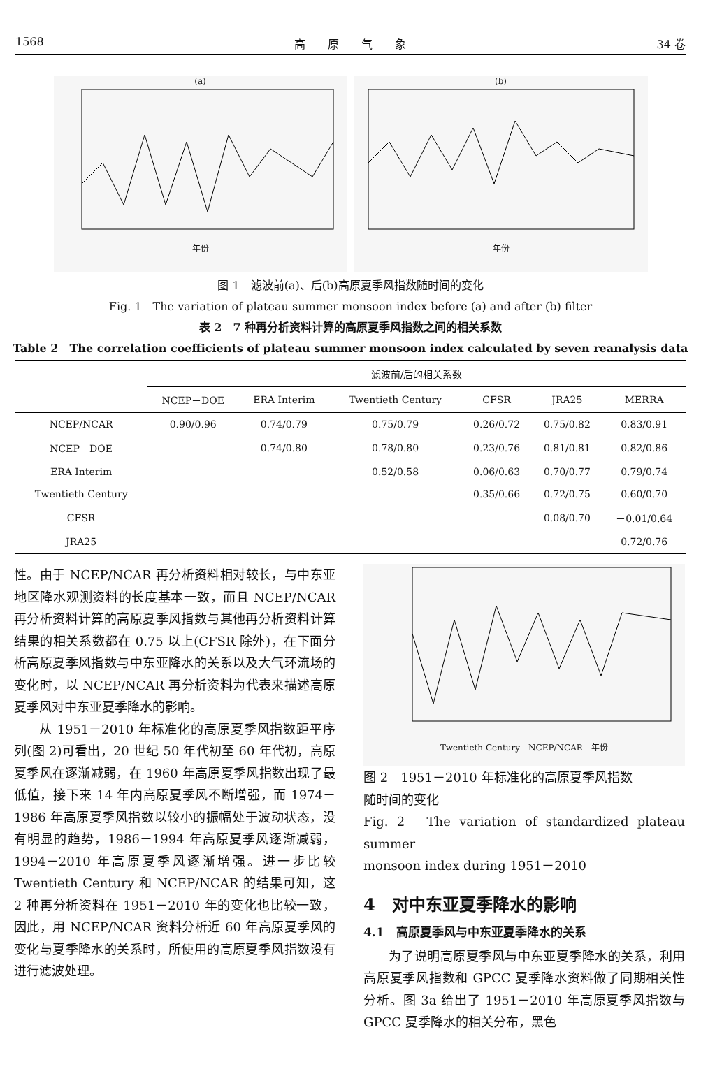1568 高　　原　　气　　象 34 卷
(a)
年份
(b)
年份
图 1　滤波前(a)、后(b)高原夏季风指数随时间的变化
Fig. 1　The variation of plateau summer monsoon index before (a) and after (b) filter
表 2　7 种再分析资料计算的高原夏季风指数之间的相关系数
Table 2　The correlation coefficients of plateau summer monsoon index calculated by seven reanalysis data
| | 滤波前/后的相关系数 | | | | | |
| --- | --- | --- | --- | --- | --- | --- |
| | NCEP－DOE | ERA Interim | Twentieth Century | CFSR | JRA25 | MERRA |
| NCEP/NCAR | 0.90/0.96 | 0.74/0.79 | 0.75/0.79 | 0.26/0.72 | 0.75/0.82 | 0.83/0.91 |
| NCEP－DOE | | 0.74/0.80 | 0.78/0.80 | 0.23/0.76 | 0.81/0.81 | 0.82/0.86 |
| ERA Interim | | | 0.52/0.58 | 0.06/0.63 | 0.70/0.77 | 0.79/0.74 |
| Twentieth Century | | | | 0.35/0.66 | 0.72/0.75 | 0.60/0.70 |
| CFSR | | | | | 0.08/0.70 | －0.01/0.64 |
| JRA25 | | | | | | 0.72/0.76 |
性。由于 NCEP/NCAR 再分析资料相对较长，与中东亚地区降水观测资料的长度基本一致，而且 NCEP/NCAR 再分析资料计算的高原夏季风指数与其他再分析资料计算结果的相关系数都在 0.75 以上(CFSR 除外)，在下面分析高原夏季风指数与中东亚降水的关系以及大气环流场的变化时，以 NCEP/NCAR 再分析资料为代表来描述高原夏季风对中东亚夏季降水的影响。
从 1951－2010 年标准化的高原夏季风指数距平序列(图 2)可看出，20 世纪 50 年代初至 60 年代初，高原夏季风在逐渐减弱，在 1960 年高原夏季风指数出现了最低值，接下来 14 年内高原夏季风不断增强，而 1974－1986 年高原夏季风指数以较小的振幅处于波动状态，没有明显的趋势，1986－1994 年高原夏季风逐渐减弱，1994－2010 年高原夏季风逐渐增强。进一步比较 Twentieth Century 和 NCEP/NCAR 的结果可知，这 2 种再分析资料在 1951－2010 年的变化也比较一致，因此，用 NCEP/NCAR 资料分析近 60 年高原夏季风的变化与夏季降水的关系时，所使用的高原夏季风指数没有进行滤波处理。
Twentieth Century　NCEP/NCAR　年份
图 2　1951－2010 年标准化的高原夏季风指数
随时间的变化
Fig. 2　The variation of standardized plateau summer
monsoon index during 1951－2010
4　对中东亚夏季降水的影响
4.1　高原夏季风与中东亚夏季降水的关系
为了说明高原夏季风与中东亚夏季降水的关系，利用高原夏季风指数和 GPCC 夏季降水资料做了同期相关性分析。图 3a 给出了 1951－2010 年高原夏季风指数与 GPCC 夏季降水的相关分布，黑色